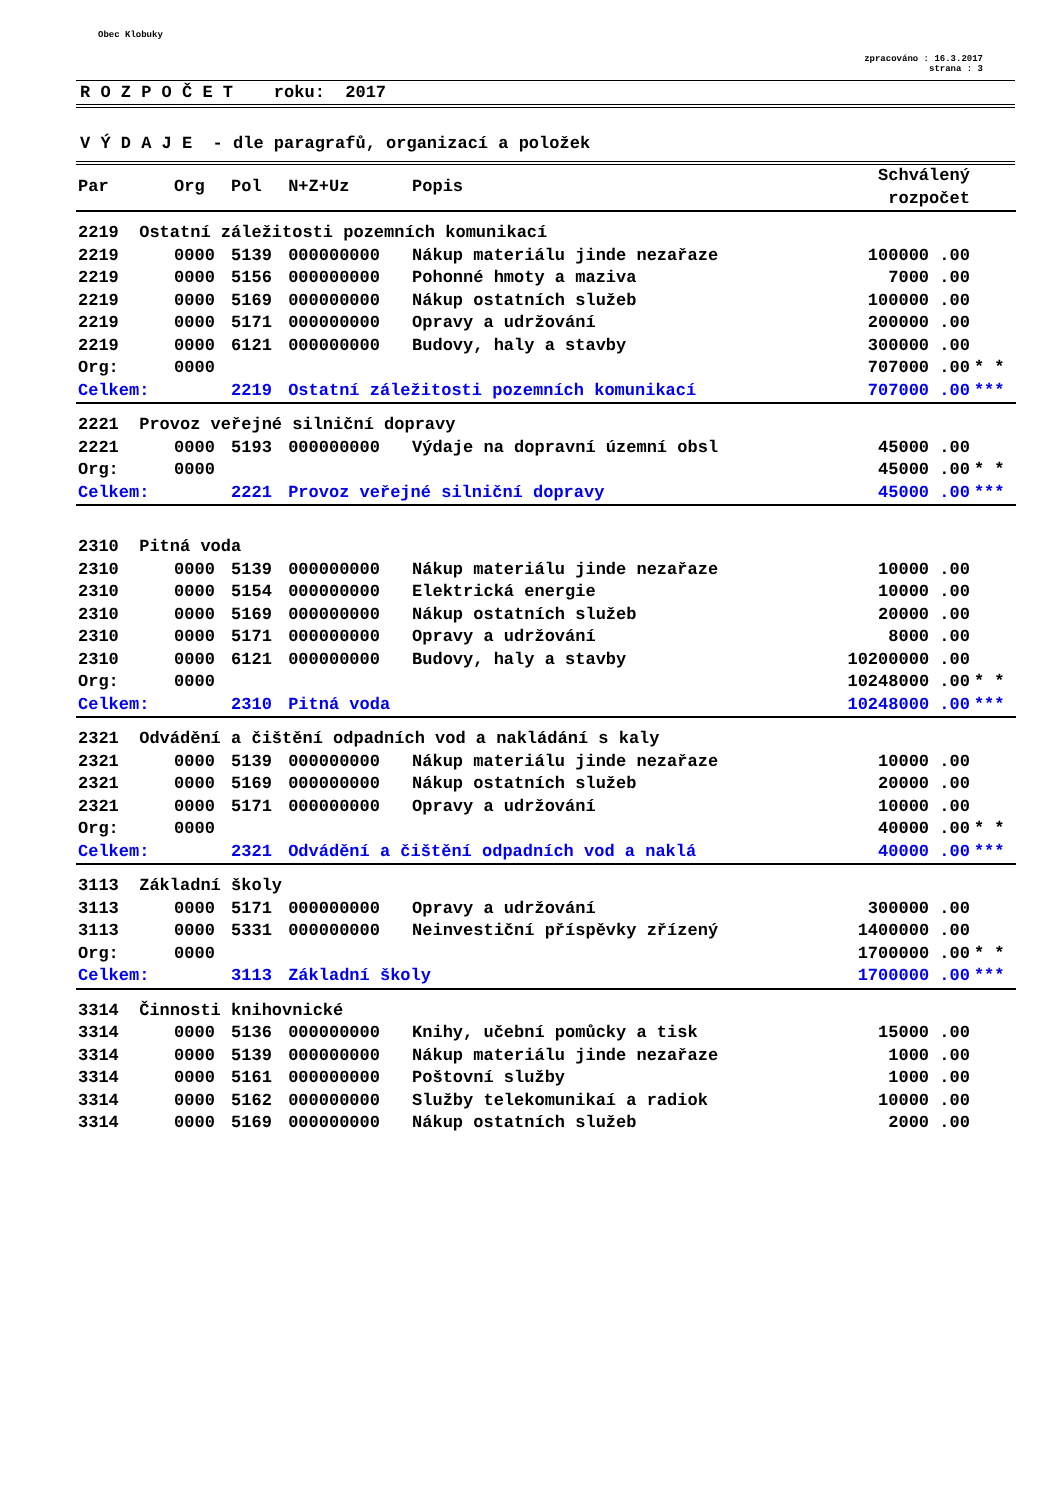Obec Klobuky
zpracováno : 16.3.2017
strana : 3
R O Z P O Č E T roku: 2017
V Ý D A J E - dle paragrafů, organizací a položek
| Par | Org | Pol | N+Z+Uz | Popis | Schválený rozpočet | |
| --- | --- | --- | --- | --- | --- | --- |
| 2219 Ostatní záležitosti pozemních komunikací | | | | | | |
| 2219 | 0000 | 5139 | 000000000 | Nákup materiálu jinde nezařaze | 100000 .00 | |
| 2219 | 0000 | 5156 | 000000000 | Pohonné hmoty a maziva | 7000 .00 | |
| 2219 | 0000 | 5169 | 000000000 | Nákup ostatních služeb | 100000 .00 | |
| 2219 | 0000 | 5171 | 000000000 | Opravy a udržování | 200000 .00 | |
| 2219 | 0000 | 6121 | 000000000 | Budovy, haly a stavby | 300000 .00 | |
| Org: | 0000 | | | | 707000 .00 | * * |
| Celkem: | | 2219 | Ostatní záležitosti pozemních komunikací | | 707000 .00 | *** |
| 2221 Provoz veřejné silniční dopravy | | | | | | |
| 2221 | 0000 | 5193 | 000000000 | Výdaje na dopravní územní obsl | 45000 .00 | |
| Org: | 0000 | | | | 45000 .00 | * * |
| Celkem: | | 2221 | Provoz veřejné silniční dopravy | | 45000 .00 | *** |
| 2310 Pitná voda | | | | | | |
| 2310 | 0000 | 5139 | 000000000 | Nákup materiálu jinde nezařaze | 10000 .00 | |
| 2310 | 0000 | 5154 | 000000000 | Elektrická energie | 10000 .00 | |
| 2310 | 0000 | 5169 | 000000000 | Nákup ostatních služeb | 20000 .00 | |
| 2310 | 0000 | 5171 | 000000000 | Opravy a udržování | 8000 .00 | |
| 2310 | 0000 | 6121 | 000000000 | Budovy, haly a stavby | 10200000 .00 | |
| Org: | 0000 | | | | 10248000 .00 | * * |
| Celkem: | | 2310 | Pitná voda | | 10248000 .00 | *** |
| 2321 Odvádění a čištění odpadních vod a nakládání s kaly | | | | | | |
| 2321 | 0000 | 5139 | 000000000 | Nákup materiálu jinde nezařaze | 10000 .00 | |
| 2321 | 0000 | 5169 | 000000000 | Nákup ostatních služeb | 20000 .00 | |
| 2321 | 0000 | 5171 | 000000000 | Opravy a udržování | 10000 .00 | |
| Org: | 0000 | | | | 40000 .00 | * * |
| Celkem: | | 2321 | Odvádění a čištění odpadních vod a naklá | | 40000 .00 | *** |
| 3113 Základní školy | | | | | | |
| 3113 | 0000 | 5171 | 000000000 | Opravy a udržování | 300000 .00 | |
| 3113 | 0000 | 5331 | 000000000 | Neinvestiční příspěvky zřízený | 1400000 .00 | |
| Org: | 0000 | | | | 1700000 .00 | * * |
| Celkem: | | 3113 | Základní školy | | 1700000 .00 | *** |
| 3314 Činnosti knihovnické | | | | | | |
| 3314 | 0000 | 5136 | 000000000 | Knihy, učební pomůcky a tisk | 15000 .00 | |
| 3314 | 0000 | 5139 | 000000000 | Nákup materiálu jinde nezařaze | 1000 .00 | |
| 3314 | 0000 | 5161 | 000000000 | Poštovní služby | 1000 .00 | |
| 3314 | 0000 | 5162 | 000000000 | Služby telekomunikaí a radiok | 10000 .00 | |
| 3314 | 0000 | 5169 | 000000000 | Nákup ostatních služeb | 2000 .00 | |